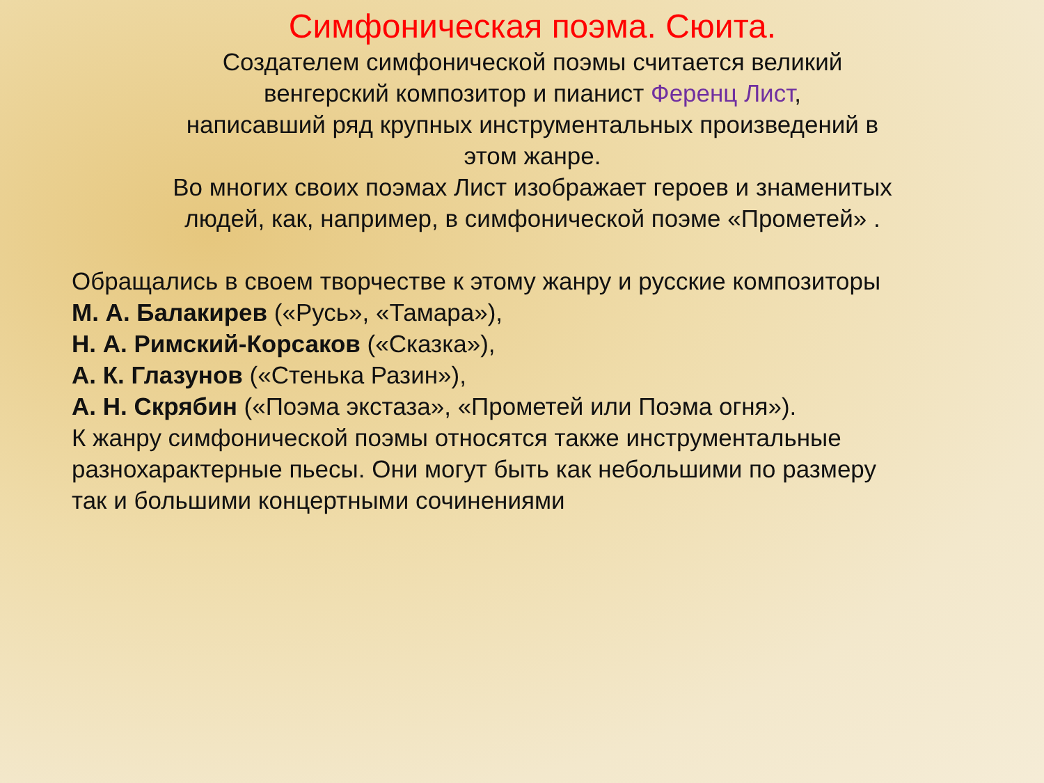Симфоническая поэма. Сюита.
Создателем симфонической поэмы считается великий
венгерский композитор и пианист Ференц Лист,
написавший ряд крупных инструментальных произведений в
этом жанре.
Во многих своих поэмах Лист изображает героев и знаменитых
людей, как, например, в симфонической поэме «Прометей» .
Обращались в своем творчестве к этому жанру и русские композиторы
М. А. Балакирев («Русь», «Тамара»),
Н. А. Римский-Корсаков («Сказка»),
А. К. Глазунов («Стенька Разин»),
А. Н. Скрябин («Поэма экстаза», «Прометей или Поэма огня»).
К жанру симфонической поэмы относятся также инструментальные
разнохарактерные пьесы. Они могут быть как небольшими по размеру
так и большими концертными сочинениями